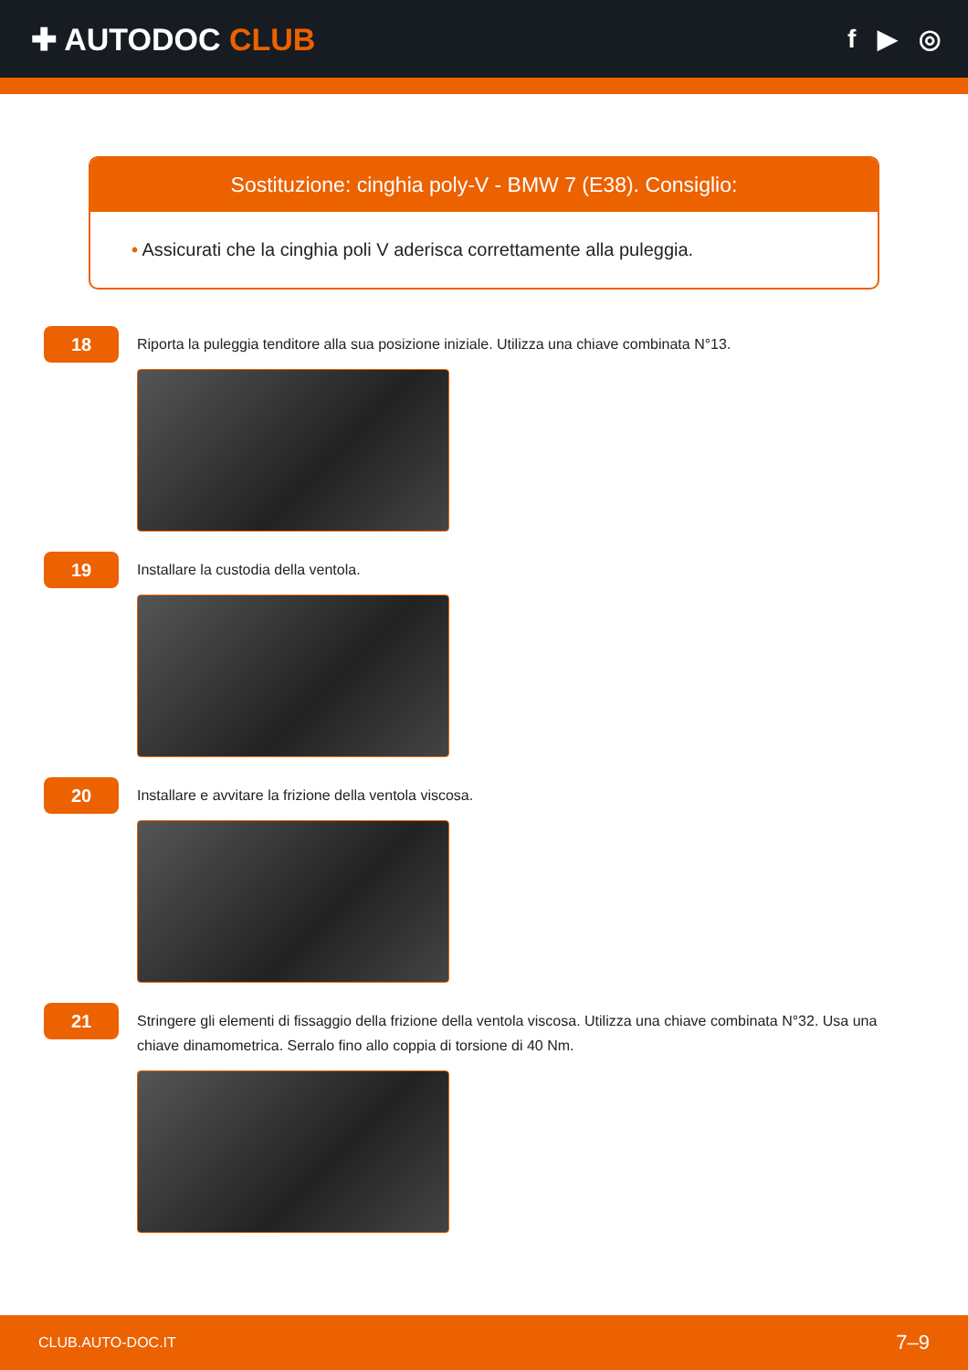✚ AUTODOC CLUB
f ▶ ◎
Sostituzione: cinghia poly-V - BMW 7 (E38). Consiglio:
• Assicurati che la cinghia poli V aderisca correttamente alla puleggia.
18
Riporta la puleggia tenditore alla sua posizione iniziale. Utilizza una chiave combinata N°13.
19
Installare la custodia della ventola.
20
Installare e avvitare la frizione della ventola viscosa.
21
Stringere gli elementi di fissaggio della frizione della ventola viscosa. Utilizza una chiave combinata N°32. Usa una chiave dinamometrica. Serralo fino allo coppia di torsione di 40 Nm.
CLUB.AUTO-DOC.IT 7–9